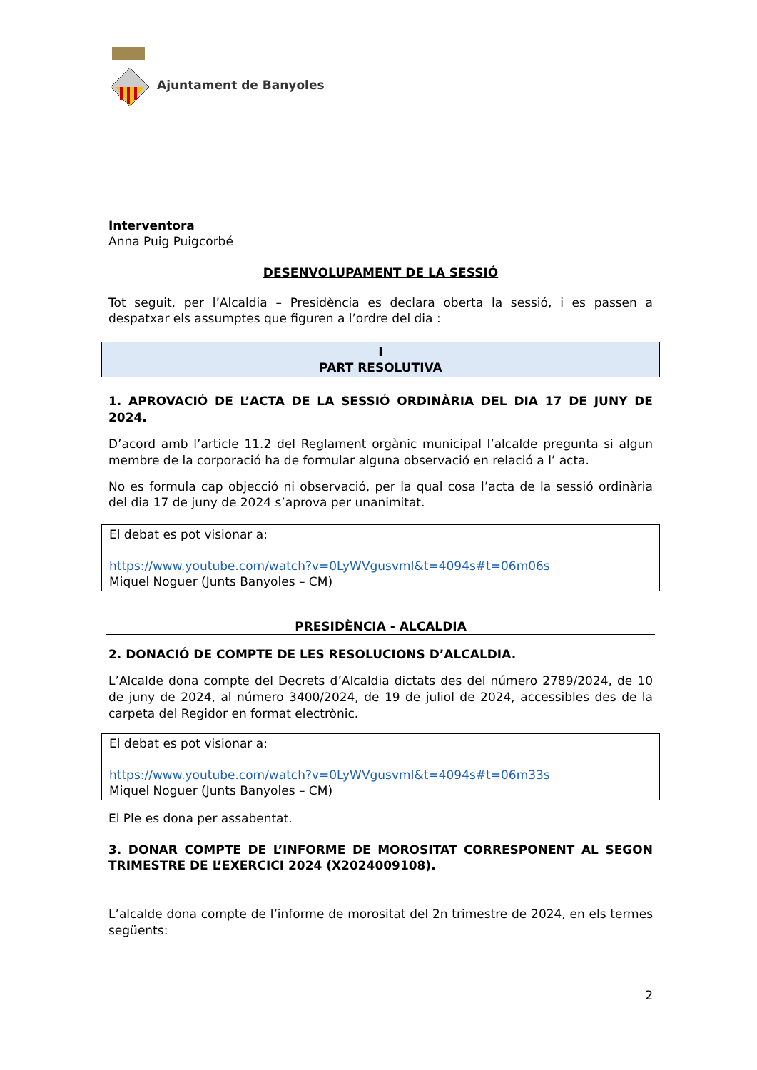Ajuntament de Banyoles
Interventora
Anna Puig Puigcorbé
DESENVOLUPAMENT DE LA SESSIÓ
Tot seguit, per l’Alcaldia – Presidència es declara oberta la sessió, i es passen a despatxar els assumptes que figuren a l’ordre del dia :
I
PART RESOLUTIVA
1. APROVACIÓ DE L’ACTA DE LA SESSIÓ ORDINÀRIA DEL DIA 17 DE JUNY DE 2024.
D’acord amb l’article 11.2 del Reglament orgànic municipal l’alcalde pregunta si algun membre de la corporació ha de formular alguna observació en relació a l’ acta.
No es formula cap objecció ni observació, per la qual cosa l’acta de la sessió ordinària del dia 17 de juny de 2024 s’aprova per unanimitat.
El debat es pot visionar a:
https://www.youtube.com/watch?v=0LyWVgusvmI&t=4094s#t=06m06s
Miquel Noguer (Junts Banyoles – CM)
PRESIDÈNCIA - ALCALDIA
2. DONACIÓ DE COMPTE DE LES RESOLUCIONS D’ALCALDIA.
L’Alcalde dona compte del Decrets d’Alcaldia dictats des del número 2789/2024, de 10 de juny de 2024, al número 3400/2024, de 19 de juliol de 2024, accessibles des de la carpeta del Regidor en format electrònic.
El debat es pot visionar a:
https://www.youtube.com/watch?v=0LyWVgusvmI&t=4094s#t=06m33s
Miquel Noguer (Junts Banyoles – CM)
El Ple es dona per assabentat.
3. DONAR COMPTE DE L’INFORME DE MOROSITAT CORRESPONENT AL SEGON TRIMESTRE DE L’EXERCICI 2024 (X2024009108).
L’alcalde dona compte de l’informe de morositat del 2n trimestre de 2024, en els termes següents:
2